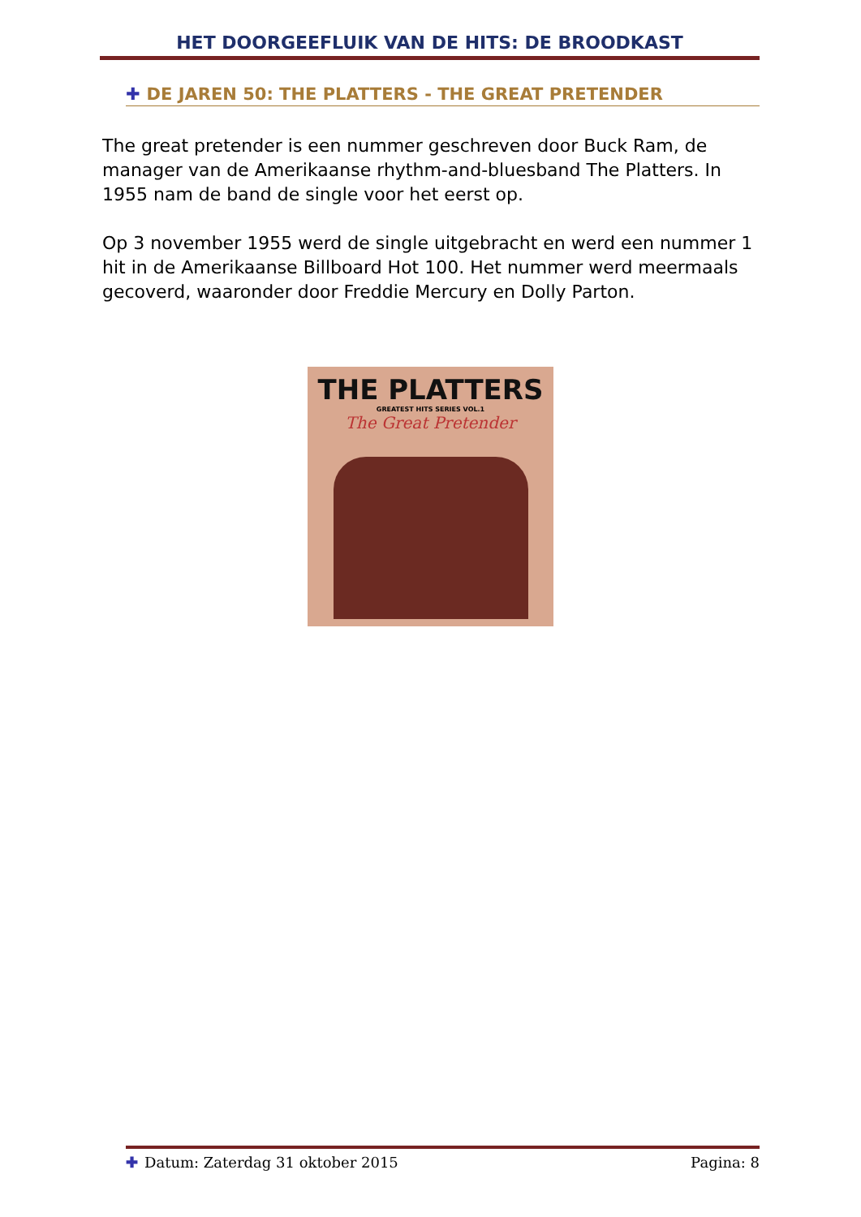HET DOORGEEFLUIK VAN DE HITS: DE BROODKAST
✚ DE JAREN 50: THE PLATTERS - THE GREAT PRETENDER
The great pretender is een nummer geschreven door Buck Ram, de manager van de Amerikaanse rhythm-and-bluesband The Platters. In 1955 nam de band de single voor het eerst op.
Op 3 november 1955 werd de single uitgebracht en werd een nummer 1 hit in de Amerikaanse Billboard Hot 100. Het nummer werd meermaals gecoverd, waaronder door Freddie Mercury en Dolly Parton.
THE PLATTERS
GREATEST HITS SERIES VOL.1
The Great Pretender
✚ Datum: Zaterdag 31 oktober 2015 Pagina: 8